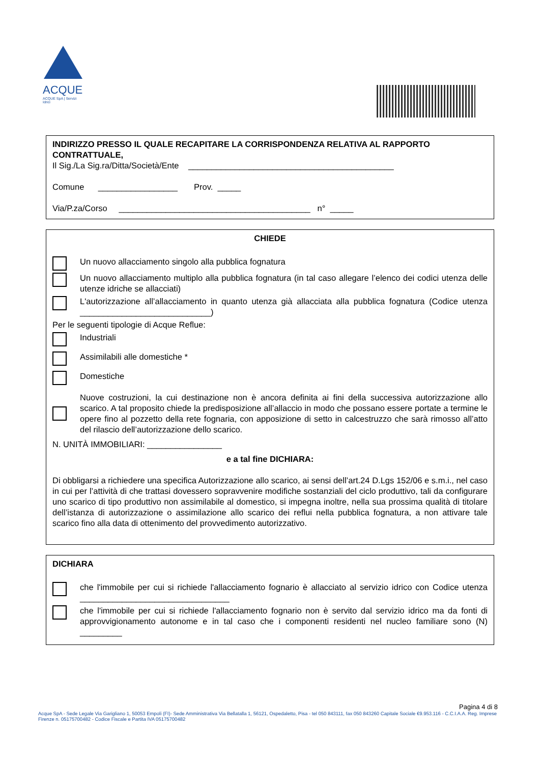ACQUE
ACQUE SpA | Servizi Idrici
INDIRIZZO PRESSO IL QUALE RECAPITARE LA CORRISPONDENZA RELATIVA AL RAPPORTO CONTRATTUALE,
Il Sig./La Sig.ra/Ditta/Società/Ente ____________________________________________
Comune _________________ Prov. _____
Via/P.za/Corso _________________________________________ n° _____
CHIEDE
Un nuovo allacciamento singolo alla pubblica fognatura
Un nuovo allacciamento multiplo alla pubblica fognatura (in tal caso allegare l’elenco dei codici utenza delle utenze idriche se allacciati)
L'autorizzazione all’allacciamento in quanto utenza già allacciata alla pubblica fognatura (Codice utenza ____________________________)
Per le seguenti tipologie di Acque Reflue:
Industriali
Assimilabili alle domestiche *
Domestiche
Nuove costruzioni, la cui destinazione non è ancora definita ai fini della successiva autorizzazione allo scarico. A tal proposito chiede la predisposizione all’allaccio in modo che possano essere portate a termine le opere fino al pozzetto della rete fognaria, con apposizione di setto in calcestruzzo che sarà rimosso all’atto del rilascio dell’autorizzazione dello scarico.
N. UNITÀ IMMOBILIARI: ________________
e a tal fine DICHIARA:
Di obbligarsi a richiedere una specifica Autorizzazione allo scarico, ai sensi dell’art.24 D.Lgs 152/06 e s.m.i., nel caso in cui per l’attività di che trattasi dovessero sopravvenire modifiche sostanziali del ciclo produttivo, tali da configurare uno scarico di tipo produttivo non assimilabile al domestico, si impegna inoltre, nella sua prossima qualità di titolare dell’istanza di autorizzazione o assimilazione allo scarico dei reflui nella pubblica fognatura, a non attivare tale scarico fino alla data di ottenimento del provvedimento autorizzativo.
DICHIARA
che l'immobile per cui si richiede l'allacciamento fognario è allacciato al servizio idrico con Codice utenza ________________________________
che l'immobile per cui si richiede l'allacciamento fognario non è servito dal servizio idrico ma da fonti di approvvigionamento autonome e in tal caso che i componenti residenti nel nucleo familiare sono (N) _________
Pagina 4 di 8
Acque SpA - Sede Legale Via Garigliano 1, 50053 Empoli (FI)- Sede Amministrativa Via Bellatalla 1, 56121, Ospedaletto, Pisa - tel 050 843111, fax 050 843260 Capitale Sociale €9.953.116 - C.C.I.A.A. Reg. Imprese Firenze n. 05175700482 - Codice Fiscale e Partita IVA 05175700482